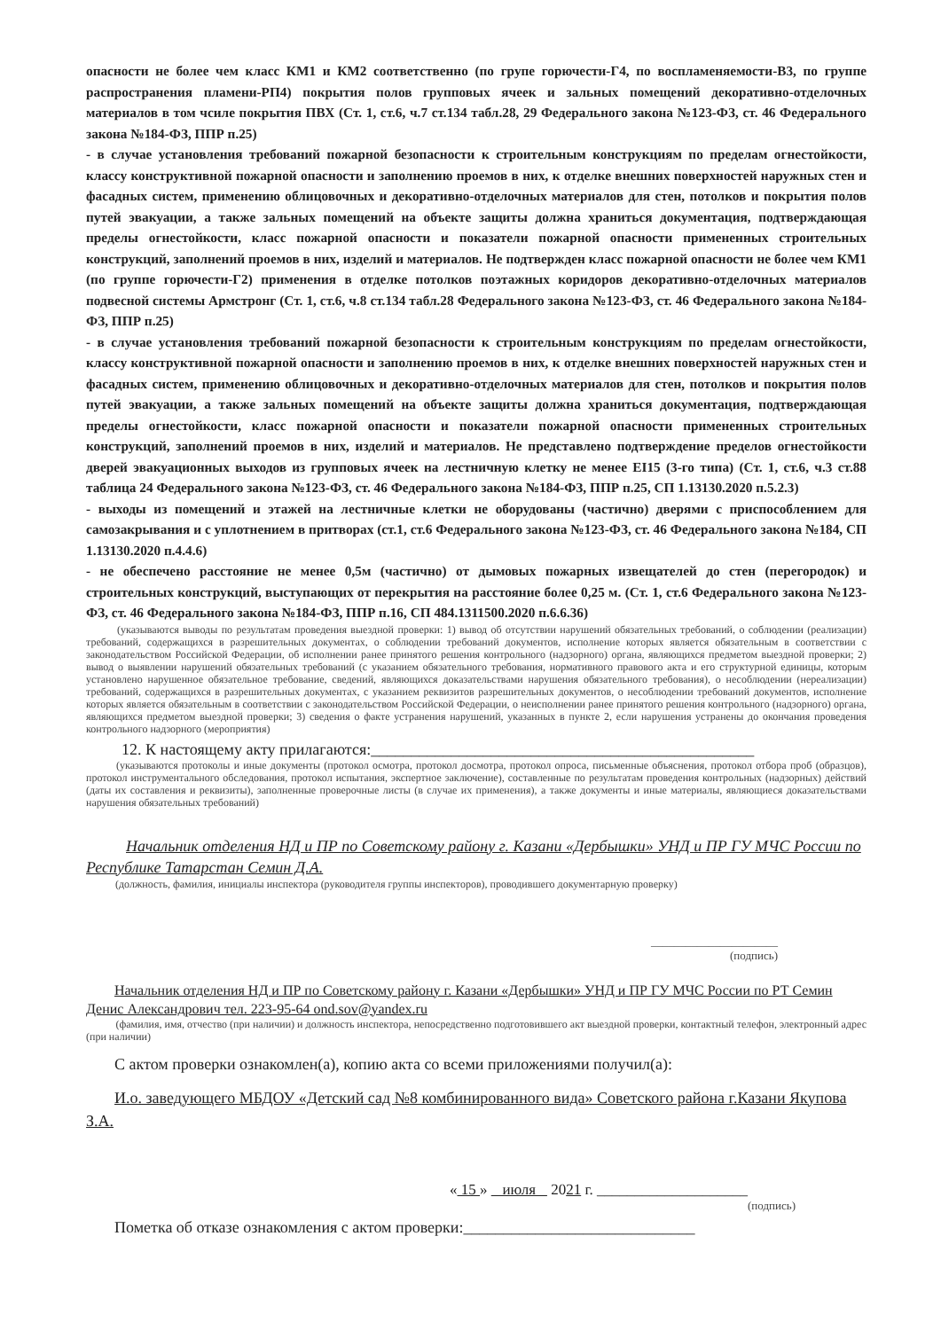опасности не более чем класс КМ1 и КМ2 соответственно (по групе горючести-Г4, по воспламеняемости-В3, по группе распространения пламени-РП4) покрытия полов групповых ячеек и зальных помещений декоративно-отделочных материалов в том чсиле покрытия ПВХ (Ст. 1, ст.6, ч.7 ст.134 табл.28, 29 Федерального закона №123-ФЗ, ст. 46 Федерального закона №184-ФЗ, ППР п.25)
- в случае установления требований пожарной безопасности к строительным конструкциям по пределам огнестойкости, классу конструктивной пожарной опасности и заполнению проемов в них, к отделке внешних поверхностей наружных стен и фасадных систем, применению облицовочных и декоративно-отделочных материалов для стен, потолков и покрытия полов путей эвакуации, а также зальных помещений на объекте защиты должна храниться документация, подтверждающая пределы огнестойкости, класс пожарной опасности и показатели пожарной опасности примененных строительных конструкций, заполнений проемов в них, изделий и материалов. Не подтвержден класс пожарной опасности не более чем КМ1 (по группе горючести-Г2) применения в отделке потолков поэтажных коридоров декоративно-отделочных материалов подвесной системы Армстронг (Ст. 1, ст.6, ч.8 ст.134 табл.28 Федерального закона №123-ФЗ, ст. 46 Федерального закона №184-ФЗ, ППР п.25)
- в случае установления требований пожарной безопасности к строительным конструкциям по пределам огнестойкости, классу конструктивной пожарной опасности и заполнению проемов в них, к отделке внешних поверхностей наружных стен и фасадных систем, применению облицовочных и декоративно-отделочных материалов для стен, потолков и покрытия полов путей эвакуации, а также зальных помещений на объекте защиты должна храниться документация, подтверждающая пределы огнестойкости, класс пожарной опасности и показатели пожарной опасности примененных строительных конструкций, заполнений проемов в них, изделий и материалов. Не представлено подтверждение пределов огнестойкости дверей эвакуационных выходов из групповых ячеек на лестничную клетку не менее EI15 (3-го типа) (Ст. 1, ст.6, ч.3 ст.88 таблица 24 Федерального закона №123-ФЗ, ст. 46 Федерального закона №184-ФЗ, ППР п.25, СП 1.13130.2020 п.5.2.3)
- выходы из помещений и этажей на лестничные клетки не оборудованы (частично) дверями с приспособлением для самозакрывания и с уплотнением в притворах (ст.1, ст.6 Федерального закона №123-ФЗ, ст. 46 Федерального закона №184, СП 1.13130.2020 п.4.4.6)
- не обеспечено расстояние не менее 0,5м (частично) от дымовых пожарных извещателей до стен (перегородок) и строительных конструкций, выступающих от перекрытия на расстояние более 0,25 м. (Ст. 1, ст.6 Федерального закона №123-ФЗ, ст. 46 Федерального закона №184-ФЗ, ППР п.16, СП 484.1311500.2020 п.6.6.36)
(указываются выводы по результатам проведения выездной проверки: 1) вывод об отсутствии нарушений обязательных требований, о соблюдении (реализации) требований, содержащихся в разрешительных документах, о соблюдении требований документов, исполнение которых является обязательным в соответствии с законодательством Российской Федерации, об исполнении ранее принятого решения контрольного (надзорного) органа, являющихся предметом выездной проверки; 2) вывод о выявлении нарушений обязательных требований (с указанием обязательного требования, нормативного правового акта и его структурной единицы, которым установлено нарушенное обязательное требование, сведений, являющихся доказательствами нарушения обязательного требования), о несоблюдении (нереализации) требований, содержащихся в разрешительных документах, с указанием реквизитов разрешительных документов, о несоблюдении требований документов, исполнение которых является обязательным в соответствии с законодательством Российской Федерации, о неисполнении ранее принятого решения контрольного (надзорного) органа, являющихся предметом выездной проверки; 3) сведения о факте устранения нарушений, указанных в пункте 2, если нарушения устранены до окончания проведения контрольного надзорного (мероприятия)
12. К настоящему акту прилагаются:________________________________________________
(указываются протоколы и иные документы (протокол осмотра, протокол досмотра, протокол опроса, письменные объяснения, протокол отбора проб (образцов), протокол инструментального обследования, протокол испытания, экспертное заключение), составленные по результатам проведения контрольных (надзорных) действий (даты их составления и реквизиты), заполненные проверочные листы (в случае их применения), а также документы и иные материалы, являющиеся доказательствами нарушения обязательных требований)
Начальник отделения НД и ПР по Советскому району г. Казани «Дербышки» УНД и ПР ГУ МЧС России по Республике Татарстан Семин Д.А.
(должность, фамилия, инициалы инспектора (руководителя группы инспекторов), проводившего документарную проверку)
______________________
(подпись)
Начальник отделения НД и ПР по Советскому району г. Казани «Дербышки» УНД и ПР ГУ МЧС России по РТ Семин Денис Александрович тел. 223-95-64 ond.sov@yandex.ru
(фамилия, имя, отчество (при наличии) и должность инспектора, непосредственно подготовившего акт выездной проверки, контактный телефон, электронный адрес (при наличии)
С актом проверки ознакомлен(а), копию акта со всеми приложениями получил(а):
И.о. заведующего МБДОУ «Детский сад №8 комбинированного вида» Советского района г.Казани Якупова З.А.
« 15 » июля 2021 г. ____________________
(подпись)
Пометка об отказе ознакомления с актом проверки:_____________________________